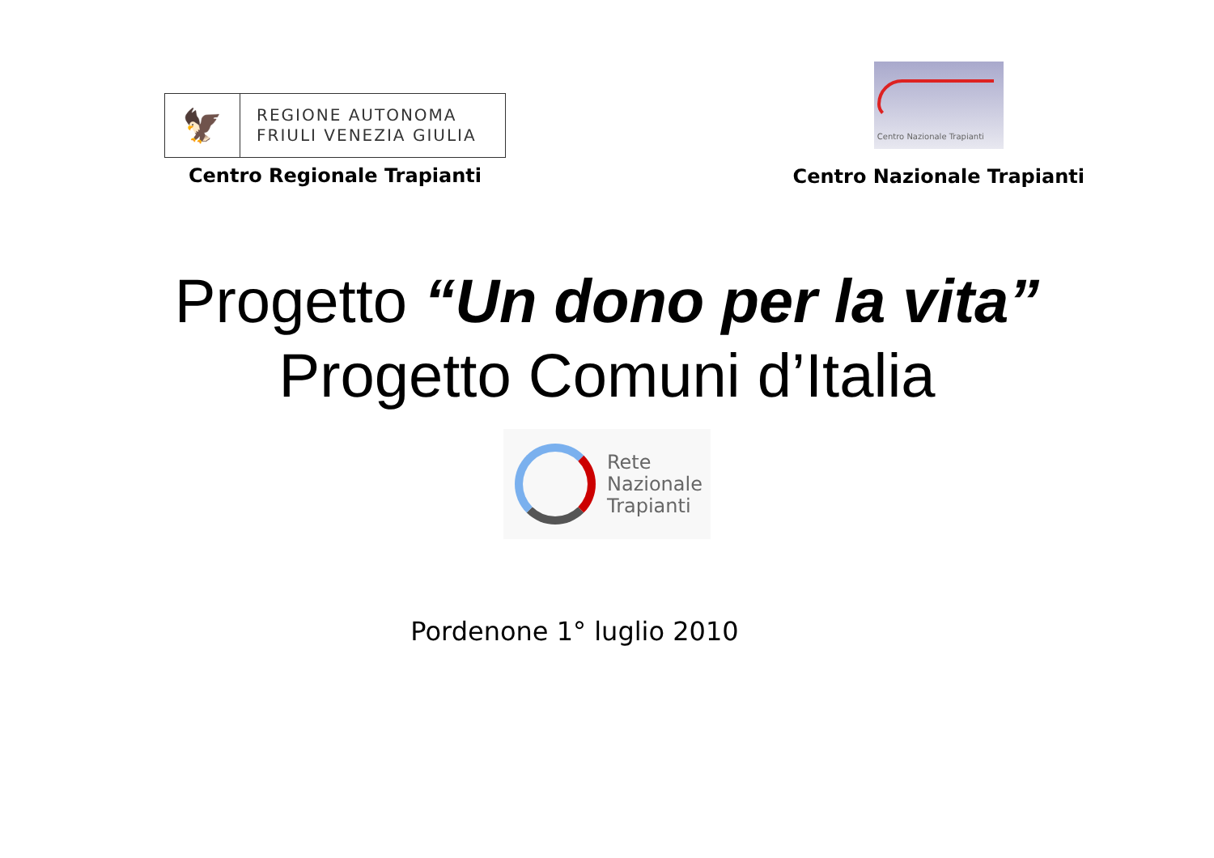🦅
REGIONE AUTONOMA
FRIULI VENEZIA GIULIA
Centro Regionale Trapianti
Centro Nazionale Trapianti
Centro Nazionale Trapianti
Progetto “Un dono per la vita”
Progetto Comuni d’Italia
Rete
Nazionale
Trapianti
Pordenone 1° luglio 2010